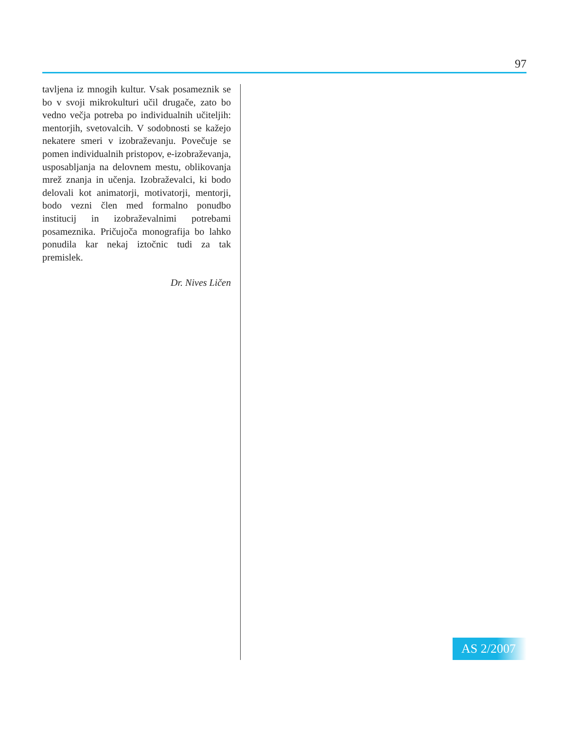97
tavljena iz mnogih kultur. Vsak posameznik se bo v svoji mikrokulturi učil drugače, zato bo vedno večja potreba po individualnih učiteljih: mentorjih, svetovalcih. V sodobnosti se kažejo nekatere smeri v izobraževanju. Povečuje se pomen individualnih pristopov, e-izobraževanja, usposabljanja na delovnem mestu, oblikovanja mrež znanja in učenja. Izobraževalci, ki bodo delovali kot animatorji, motivatorji, mentorji, bodo vezni člen med formalno ponudbo institucij in izobraževalnimi potrebami posameznika. Pričujoča monografija bo lahko ponudila kar nekaj iztočnic tudi za tak premislek.
Dr. Nives Ličen
AS 2/2007